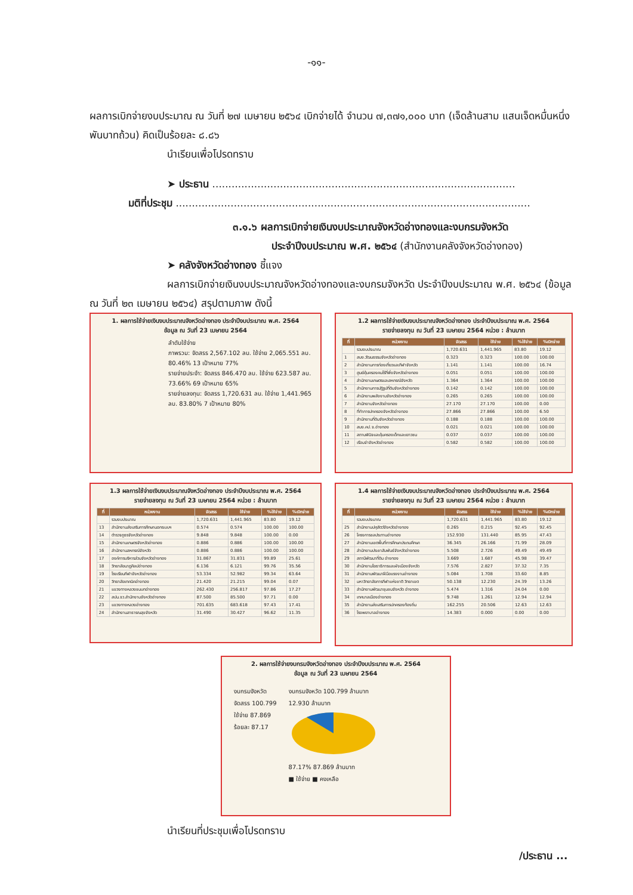-๑๑-
ผลการเบิกจ่ายงบประมาณ ณ วันที่ ๒๗ เมษายน ๒๕๖๔ เบิกจ่ายได้ จำนวน ๗,๓๗๑,๐๐๐ บาท (เจ็ดล้านสาม แสนเจ็ดหมื่นหนึ่งพันบาทถ้วน) คิดเป็นร้อยละ ๘.๘๖
นำเรียนเพื่อโปรดทราบ
➤ ประธาน ..............................................................................................
มติที่ประชุม ..............................................................................................................
๓.๑.๖ ผลการเบิกจ่ายเงินงบประมาณจังหวัดอ่างทองและงบกรมจังหวัด
ประจำปีงบประมาณ พ.ศ. ๒๕๖๔ (สำนักงานคลังจังหวัดอ่างทอง)
➤ คลังจังหวัดอ่างทอง ชี้แจง
ผลการเบิกจ่ายเงินงบประมาณจังหวัดอ่างทองและงบกรมจังหวัด ประจำปีงบประมาณ พ.ศ. ๒๕๖๔ (ข้อมูล ณ วันที่ ๒๓ เมษายน ๒๕๖๔) สรุปตามภาพ ดังนี้
1. ผลการใช้จ่ายเงินงบประมาณจังหวัดอ่างทอง ประจำปีงบประมาณ พ.ศ. 2564
ข้อมูล ณ วันที่ 23 เมษายน 2564
ลำดับใช้จ่าย
ภาพรวม: จัดสรร 2,567.102 ลบ. ใช้จ่าย 2,065.551 ลบ. 80.46% 13 เป้าหมาย 77%
รายจ่ายประจำ: จัดสรร 846.470 ลบ. ใช้จ่าย 623.587 ลบ. 73.66% 69 เป้าหมาย 65%
รายจ่ายลงทุน: จัดสรร 1,720.631 ลบ. ใช้จ่าย 1,441.965 ลบ. 83.80% 7 เป้าหมาย 80%
1.2 ผลการใช้จ่ายเงินงบประมาณจังหวัดอ่างทอง ประจำปีงบประมาณ พ.ศ. 2564
รายจ่ายลงทุน ณ วันที่ 23 เมษายน 2564 หน่วย : ล้านบาท
| ที่ | หน่วยงาน | จัดสรร | ใช้จ่าย | %ใช้จ่าย | %เบิกจ่าย |
| --- | --- | --- | --- | --- | --- |
| | รวมงบประมาณ | 1,720.631 | 1,441.965 | 83.80 | 19.12 |
| 1 | สนง.วัฒนธรรมจังหวัดอ่างทอง | 0.323 | 0.323 | 100.00 | 100.00 |
| 2 | สำนักงานการท่องเที่ยวและกีฬาจังหวัด | 1.141 | 1.141 | 100.00 | 16.74 |
| 3 | ศูนย์คุ้มครองคนไร้ที่พึ่งจังหวัดอ่างทอง | 0.051 | 0.051 | 100.00 | 100.00 |
| 4 | สำนักงานเกษตรและสหกรณ์จังหวัด | 1.364 | 1.364 | 100.00 | 100.00 |
| 5 | สำนักงานการปฏิรูปที่ดินจังหวัดอ่างทอง | 0.142 | 0.142 | 100.00 | 100.00 |
| 6 | สำนักงานพลังงานจังหวัดอ่างทอง | 0.265 | 0.265 | 100.00 | 100.00 |
| 7 | สำนักงานจังหวัดอ่างทอง | 27.170 | 27.170 | 100.00 | 0.00 |
| 8 | ที่ทำการปกครองจังหวัดอ่างทอง | 27.866 | 27.866 | 100.00 | 6.50 |
| 9 | สำนักงานที่ดินจังหวัดอ่างทอง | 0.188 | 0.188 | 100.00 | 100.00 |
| 10 | สนง.คป.จ.อ่างทอง | 0.021 | 0.021 | 100.00 | 100.00 |
| 11 | สถานพินิจและคุ้มครองเด็กและเยาวชน | 0.037 | 0.037 | 100.00 | 100.00 |
| 12 | เรือนจำจังหวัดอ่างทอง | 0.582 | 0.582 | 100.00 | 100.00 |
1.3 ผลการใช้จ่ายเงินงบประมาณจังหวัดอ่างทอง ประจำปีงบประมาณ พ.ศ. 2564
รายจ่ายลงทุน ณ วันที่ 23 เมษายน 2564 หน่วย : ล้านบาท
| ที่ | หน่วยงาน | จัดสรร | ใช้จ่าย | %ใช้จ่าย | %เบิกจ่าย |
| --- | --- | --- | --- | --- | --- |
| | รวมงบประมาณ | 1,720.631 | 1,441.965 | 83.80 | 19.12 |
| 13 | สำนักงานส่งเสริมการศึกษานอกระบบฯ | 0.574 | 0.574 | 100.00 | 100.00 |
| 14 | ตำรวจภูธรจังหวัดอ่างทอง | 9.848 | 9.848 | 100.00 | 0.00 |
| 15 | สำนักงานเกษตรจังหวัดอ่างทอง | 0.886 | 0.886 | 100.00 | 100.00 |
| 16 | สำนักงานสหกรณ์จังหวัด | 0.886 | 0.886 | 100.00 | 100.00 |
| 17 | องค์การบริหารส่วนจังหวัดอ่างทอง | 31.867 | 31.831 | 99.89 | 25.61 |
| 18 | วิทยาลัยนาฏศิลปอ่างทอง | 6.136 | 6.121 | 99.76 | 35.56 |
| 19 | โรงเรียนกีฬาจังหวัดอ่างทอง | 53.334 | 52.982 | 99.34 | 63.64 |
| 20 | วิทยาลัยเทคนิคอ่างทอง | 21.420 | 21.215 | 99.04 | 0.07 |
| 21 | แขวงทางหลวงชนบทอ่างทอง | 262.430 | 256.817 | 97.86 | 17.27 |
| 22 | สปน.จว.สำนักงานจังหวัดอ่างทอง | 87.500 | 85.500 | 97.71 | 0.00 |
| 23 | แขวงทางหลวงอ่างทอง | 701.635 | 683.618 | 97.43 | 17.41 |
| 24 | สำนักงานสาธารณสุขจังหวัด | 31.490 | 30.427 | 96.62 | 11.35 |
1.4 ผลการใช้จ่ายเงินงบประมาณจังหวัดอ่างทอง ประจำปีงบประมาณ พ.ศ. 2564
รายจ่ายลงทุน ณ วันที่ 23 เมษายน 2564 หน่วย : ล้านบาท
| ที่ | หน่วยงาน | จัดสรร | ใช้จ่าย | %ใช้จ่าย | %เบิกจ่าย |
| --- | --- | --- | --- | --- | --- |
| | รวมงบประมาณ | 1,720.631 | 1,441.965 | 83.80 | 19.12 |
| 25 | สำนักงานปศุสัตว์จังหวัดอ่างทอง | 0.265 | 0.215 | 92.45 | 92.45 |
| 26 | โครงการชลประทานอ่างทอง | 152.930 | 131.440 | 85.95 | 47.43 |
| 27 | สำนักงานเขตพื้นที่การศึกษาประถมศึกษา | 36.345 | 26.166 | 71.99 | 28.09 |
| 28 | สำนักงานประชาสัมพันธ์จังหวัดอ่างทอง | 5.508 | 2.726 | 49.49 | 49.49 |
| 29 | สถานีพัฒนาที่ดิน อ่างทอง | 3.669 | 1.687 | 45.98 | 39.47 |
| 30 | สำนักงานโยธาธิการและผังเมืองจังหวัด | 7.576 | 2.827 | 37.32 | 7.35 |
| 31 | สำนักงานพัฒนาฝีมือแรงงานอ่างทอง | 5.084 | 1.708 | 33.60 | 8.85 |
| 32 | มหาวิทยาลัยการกีฬาแห่งชาติ วิทยาเขต | 50.138 | 12.230 | 24.39 | 13.26 |
| 33 | สำนักงานพัฒนาชุมชนจังหวัด อ่างทอง | 5.474 | 1.316 | 24.04 | 0.00 |
| 34 | เทศบาลเมืองอ่างทอง | 9.748 | 1.261 | 12.94 | 12.94 |
| 35 | สำนักงานส่งเสริมการปกครองท้องถิ่น | 162.255 | 20.506 | 12.63 | 12.63 |
| 36 | โรงพยาบาลอ่างทอง | 14.383 | 0.000 | 0.00 | 0.00 |
2. ผลการใช้จ่ายงบกรมจังหวัดอ่างทอง ประจำปีงบประมาณ พ.ศ. 2564
ข้อมูล ณ วันที่ 23 เมษายน 2564
งบกรมจังหวัด
จัดสรร 100.799
ใช้จ่าย 87.869
ร้อยละ 87.17
งบกรมจังหวัด 100.799 ล้านบาท
12.930 ล้านบาท
87.17% 87.869 ล้านบาท
■ ใช้จ่าย ■ คงเหลือ
นำเรียนที่ประชุมเพื่อโปรดทราบ
/ประธาน ...